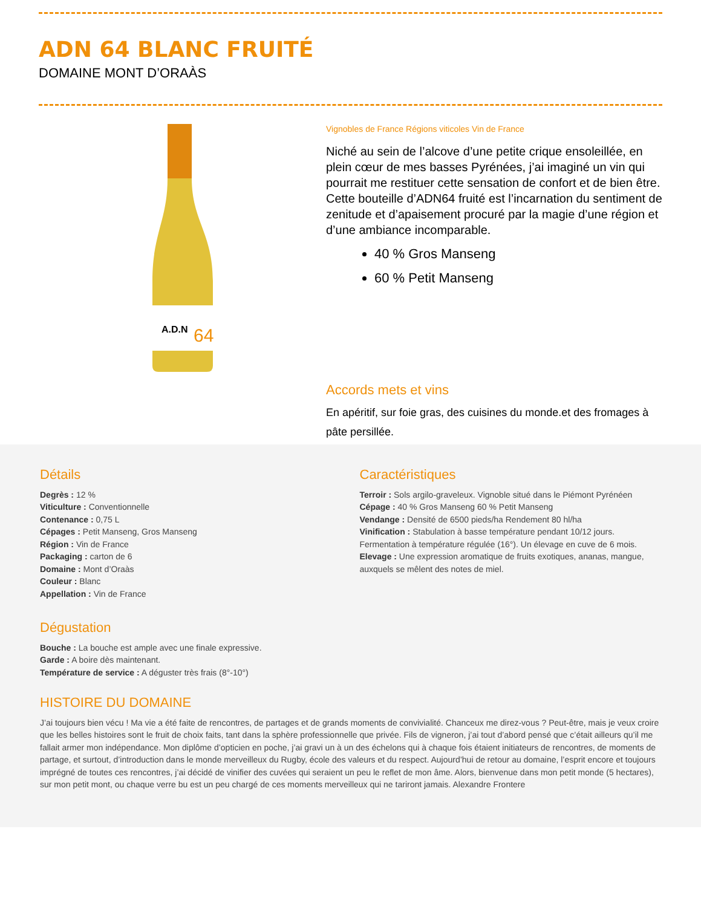ADN 64 BLANC FRUITÉ
DOMAINE MONT D’ORAÀS
A.D.N
64
Vignobles de France Régions viticoles Vin de France
Niché au sein de l’alcove d’une petite crique ensoleillée, en plein cœur de mes basses Pyrénées, j’ai imaginé un vin qui pourrait me restituer cette sensation de confort et de bien être. Cette bouteille d’ADN64 fruité est l’incarnation du sentiment de zenitude et d’apaisement procuré par la magie d’une région et d’une ambiance incomparable.
40 % Gros Manseng
60 % Petit Manseng
Accords mets et vins
En apéritif, sur foie gras, des cuisines du monde.et des fromages à pâte persillée.
Détails
Degrès : 12 %
Viticulture : Conventionnelle
Contenance : 0,75 L
Cépages : Petit Manseng, Gros Manseng
Région : Vin de France
Packaging : carton de 6
Domaine : Mont d’Oraàs
Couleur : Blanc
Appellation : Vin de France
Dégustation
Bouche : La bouche est ample avec une finale expressive.
Garde : A boire dès maintenant.
Température de service : A déguster très frais (8°-10°)
Caractéristiques
Terroir : Sols argilo-graveleux. Vignoble situé dans le Piémont Pyrénéen
Cépage : 40 % Gros Manseng 60 % Petit Manseng
Vendange : Densité de 6500 pieds/ha Rendement 80 hl/ha
Vinification : Stabulation à basse température pendant 10/12 jours. Fermentation à température régulée (16°). Un élevage en cuve de 6 mois.
Elevage : Une expression aromatique de fruits exotiques, ananas, mangue, auxquels se mêlent des notes de miel.
HISTOIRE DU DOMAINE
J’ai toujours bien vécu ! Ma vie a été faite de rencontres, de partages et de grands moments de convivialité. Chanceux me direz-vous ? Peut-être, mais je veux croire que les belles histoires sont le fruit de choix faits, tant dans la sphère professionnelle que privée. Fils de vigneron, j’ai tout d’abord pensé que c’était ailleurs qu’il me fallait armer mon indépendance. Mon diplôme d’opticien en poche, j’ai gravi un à un des échelons qui à chaque fois étaient initiateurs de rencontres, de moments de partage, et surtout, d’introduction dans le monde merveilleux du Rugby, école des valeurs et du respect. Aujourd’hui de retour au domaine, l’esprit encore et toujours imprégné de toutes ces rencontres, j’ai décidé de vinifier des cuvées qui seraient un peu le reflet de mon âme. Alors, bienvenue dans mon petit monde (5 hectares), sur mon petit mont, ou chaque verre bu est un peu chargé de ces moments merveilleux qui ne tariront jamais. Alexandre Frontere